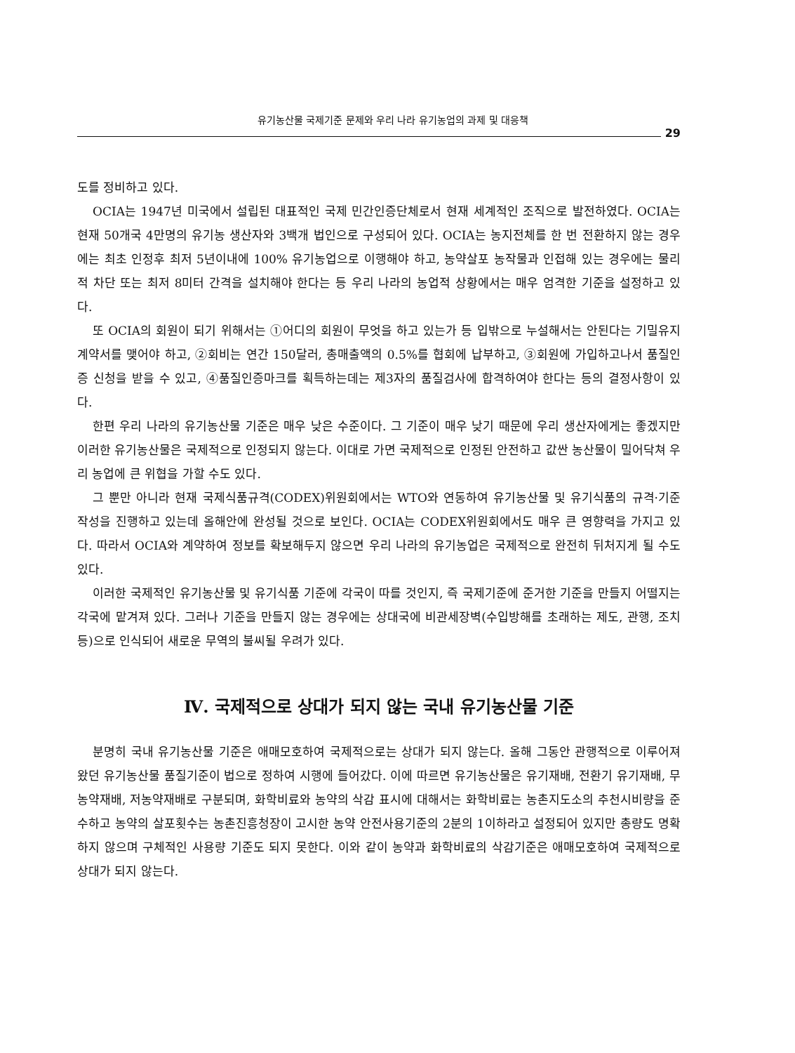유기농산물 국제기준 문제와 우리 나라 유기농업의 과제 및 대응책
29
도를 정비하고 있다.
OCIA는 1947년 미국에서 설립된 대표적인 국제 민간인증단체로서 현재 세계적인 조직으로 발전하였다. OCIA는 현재 50개국 4만명의 유기농 생산자와 3백개 법인으로 구성되어 있다. OCIA는 농지전체를 한 번 전환하지 않는 경우에는 최초 인정후 최저 5년이내에 100% 유기농업으로 이행해야 하고, 농약살포 농작물과 인접해 있는 경우에는 물리적 차단 또는 최저 8미터 간격을 설치해야 한다는 등 우리 나라의 농업적 상황에서는 매우 엄격한 기준을 설정하고 있다.
또 OCIA의 회원이 되기 위해서는 ①어디의 회원이 무엇을 하고 있는가 등 입밖으로 누설해서는 안된다는 기밀유지 계약서를 맺어야 하고, ②회비는 연간 150달러, 총매출액의 0.5%를 협회에 납부하고, ③회원에 가입하고나서 품질인증 신청을 받을 수 있고, ④품질인증마크를 획득하는데는 제3자의 품질검사에 합격하여야 한다는 등의 결정사항이 있다.
한편 우리 나라의 유기농산물 기준은 매우 낮은 수준이다. 그 기준이 매우 낮기 때문에 우리 생산자에게는 좋겠지만 이러한 유기농산물은 국제적으로 인정되지 않는다. 이대로 가면 국제적으로 인정된 안전하고 값싼 농산물이 밀어닥쳐 우리 농업에 큰 위협을 가할 수도 있다.
그 뿐만 아니라 현재 국제식품규격(CODEX)위원회에서는 WTO와 연동하여 유기농산물 및 유기식품의 규격·기준 작성을 진행하고 있는데 올해안에 완성될 것으로 보인다. OCIA는 CODEX위원회에서도 매우 큰 영향력을 가지고 있다. 따라서 OCIA와 계약하여 정보를 확보해두지 않으면 우리 나라의 유기농업은 국제적으로 완전히 뒤처지게 될 수도 있다.
이러한 국제적인 유기농산물 및 유기식품 기준에 각국이 따를 것인지, 즉 국제기준에 준거한 기준을 만들지 어떨지는 각국에 맡겨져 있다. 그러나 기준을 만들지 않는 경우에는 상대국에 비관세장벽(수입방해를 초래하는 제도, 관행, 조치 등)으로 인식되어 새로운 무역의 불씨될 우려가 있다.
Ⅳ. 국제적으로 상대가 되지 않는 국내 유기농산물 기준
분명히 국내 유기농산물 기준은 애매모호하여 국제적으로는 상대가 되지 않는다. 올해 그동안 관행적으로 이루어져 왔던 유기농산물 품질기준이 법으로 정하여 시행에 들어갔다. 이에 따르면 유기농산물은 유기재배, 전환기 유기재배, 무농약재배, 저농약재배로 구분되며, 화학비료와 농약의 삭감 표시에 대해서는 화학비료는 농촌지도소의 추천시비량을 준수하고 농약의 살포횟수는 농촌진흥청장이 고시한 농약 안전사용기준의 2분의 1이하라고 설정되어 있지만 총량도 명확하지 않으며 구체적인 사용량 기준도 되지 못한다. 이와 같이 농약과 화학비료의 삭감기준은 애매모호하여 국제적으로 상대가 되지 않는다.